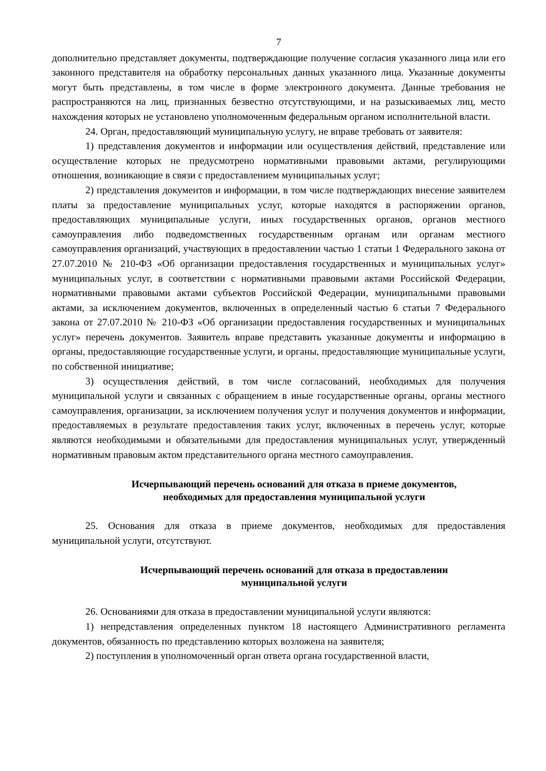7
дополнительно представляет документы, подтверждающие получение согласия указанного лица или его законного представителя на обработку персональных данных указанного лица. Указанные документы могут быть представлены, в том числе в форме электронного документа. Данные требования не распространяются на лиц, признанных безвестно отсутствующими, и на разыскиваемых лиц, место нахождения которых не установлено уполномоченным федеральным органом исполнительной власти.
24. Орган, предоставляющий муниципальную услугу, не вправе требовать от заявителя:
1) представления документов и информации или осуществления действий, представление или осуществление которых не предусмотрено нормативными правовыми актами, регулирующими отношения, возникающие в связи с предоставлением муниципальных услуг;
2) представления документов и информации, в том числе подтверждающих внесение заявителем платы за предоставление муниципальных услуг, которые находятся в распоряжении органов, предоставляющих муниципальные услуги, иных государственных органов, органов местного самоуправления либо подведомственных государственным органам или органам местного самоуправления организаций, участвующих в предоставлении частью 1 статьи 1 Федерального закона от 27.07.2010 № 210-ФЗ «Об организации предоставления государственных и муниципальных услуг» муниципальных услуг, в соответствии с нормативными правовыми актами Российской Федерации, нормативными правовыми актами субъектов Российской Федерации, муниципальными правовыми актами, за исключением документов, включенных в определенный частью 6 статьи 7 Федерального закона от 27.07.2010 № 210-ФЗ «Об организации предоставления государственных и муниципальных услуг» перечень документов. Заявитель вправе представить указанные документы и информацию в органы, предоставляющие государственные услуги, и органы, предоставляющие муниципальные услуги, по собственной инициативе;
3) осуществления действий, в том числе согласований, необходимых для получения муниципальной услуги и связанных с обращением в иные государственные органы, органы местного самоуправления, организации, за исключением получения услуг и получения документов и информации, предоставляемых в результате предоставления таких услуг, включенных в перечень услуг, которые являются необходимыми и обязательными для предоставления муниципальных услуг, утвержденный нормативным правовым актом представительного органа местного самоуправления.
Исчерпывающий перечень оснований для отказа в приеме документов,
необходимых для предоставления муниципальной услуги
25. Основания для отказа в приеме документов, необходимых для предоставления муниципальной услуги, отсутствуют.
Исчерпывающий перечень оснований для отказа в предоставлении
муниципальной услуги
26. Основаниями для отказа в предоставлении муниципальной услуги являются:
1) непредставления определенных пунктом 18 настоящего Административного регламента документов, обязанность по представлению которых возложена на заявителя;
2) поступления в уполномоченный орган ответа органа государственной власти,